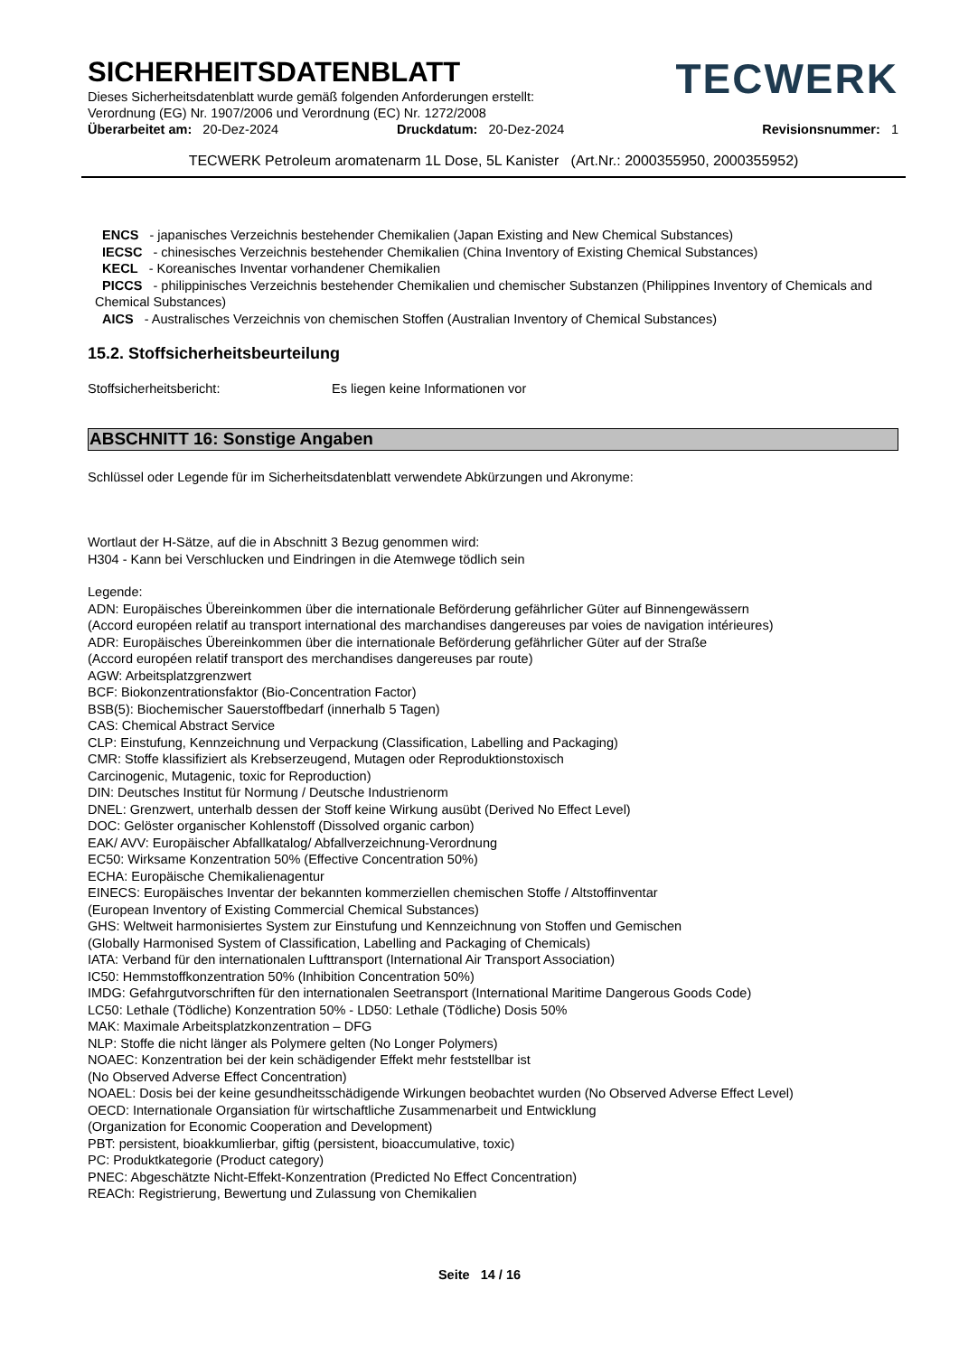SICHERHEITSDATENBLATT
Dieses Sicherheitsdatenblatt wurde gemäß folgenden Anforderungen erstellt:
Verordnung (EG) Nr. 1907/2006 und Verordnung (EC) Nr. 1272/2008
TECWERK
Überarbeitet am: 20-Dez-2024 Druckdatum: 20-Dez-2024 Revisionsnummer: 1
TECWERK Petroleum aromatenarm 1L Dose, 5L Kanister (Art.Nr.: 2000355950, 2000355952)
ENCS - japanisches Verzeichnis bestehender Chemikalien (Japan Existing and New Chemical Substances)
IECSC - chinesisches Verzeichnis bestehender Chemikalien (China Inventory of Existing Chemical Substances)
KECL - Koreanisches Inventar vorhandener Chemikalien
PICCS - philippinisches Verzeichnis bestehender Chemikalien und chemischer Substanzen (Philippines Inventory of Chemicals and Chemical Substances)
AICS - Australisches Verzeichnis von chemischen Stoffen (Australian Inventory of Chemical Substances)
15.2. Stoffsicherheitsbeurteilung
Stoffsicherheitsbericht: Es liegen keine Informationen vor
ABSCHNITT 16: Sonstige Angaben
Schlüssel oder Legende für im Sicherheitsdatenblatt verwendete Abkürzungen und Akronyme:
Wortlaut der H-Sätze, auf die in Abschnitt 3 Bezug genommen wird:
H304 - Kann bei Verschlucken und Eindringen in die Atemwege tödlich sein
Legende:
ADN: Europäisches Übereinkommen über die internationale Beförderung gefährlicher Güter auf Binnengewässern
(Accord européen relatif au transport international des marchandises dangereuses par voies de navigation intérieures)
ADR: Europäisches Übereinkommen über die internationale Beförderung gefährlicher Güter auf der Straße
(Accord européen relatif transport des merchandises dangereuses par route)
AGW: Arbeitsplatzgrenzwert
BCF: Biokonzentrationsfaktor (Bio-Concentration Factor)
BSB(5): Biochemischer Sauerstoffbedarf (innerhalb 5 Tagen)
CAS: Chemical Abstract Service
CLP: Einstufung, Kennzeichnung und Verpackung (Classification, Labelling and Packaging)
CMR: Stoffe klassifiziert als Krebserzeugend, Mutagen oder Reproduktionstoxisch
Carcinogenic, Mutagenic, toxic for Reproduction)
DIN: Deutsches Institut für Normung / Deutsche Industrienorm
DNEL: Grenzwert, unterhalb dessen der Stoff keine Wirkung ausübt (Derived No Effect Level)
DOC: Gelöster organischer Kohlenstoff (Dissolved organic carbon)
EAK/ AVV: Europäischer Abfallkatalog/ Abfallverzeichnung-Verordnung
EC50: Wirksame Konzentration 50% (Effective Concentration 50%)
ECHA: Europäische Chemikalienagentur
EINECS: Europäisches Inventar der bekannten kommerziellen chemischen Stoffe / Altstoffinventar
(European Inventory of Existing Commercial Chemical Substances)
GHS: Weltweit harmonisiertes System zur Einstufung und Kennzeichnung von Stoffen und Gemischen
(Globally Harmonised System of Classification, Labelling and Packaging of Chemicals)
IATA: Verband für den internationalen Lufttransport (International Air Transport Association)
IC50: Hemmstoffkonzentration 50% (Inhibition Concentration 50%)
IMDG: Gefahrgutvorschriften für den internationalen Seetransport (International Maritime Dangerous Goods Code)
LC50: Lethale (Tödliche) Konzentration 50% - LD50: Lethale (Tödliche) Dosis 50%
MAK: Maximale Arbeitsplatzkonzentration – DFG
NLP: Stoffe die nicht länger als Polymere gelten (No Longer Polymers)
NOAEC: Konzentration bei der kein schädigender Effekt mehr feststellbar ist
(No Observed Adverse Effect Concentration)
NOAEL: Dosis bei der keine gesundheitsschädigende Wirkungen beobachtet wurden (No Observed Adverse Effect Level)
OECD: Internationale Organsiation für wirtschaftliche Zusammenarbeit und Entwicklung
(Organization for Economic Cooperation and Development)
PBT: persistent, bioakkumlierbar, giftig (persistent, bioaccumulative, toxic)
PC: Produktkategorie (Product category)
PNEC: Abgeschätzte Nicht-Effekt-Konzentration (Predicted No Effect Concentration)
REACh: Registrierung, Bewertung und Zulassung von Chemikalien
Seite 14 / 16